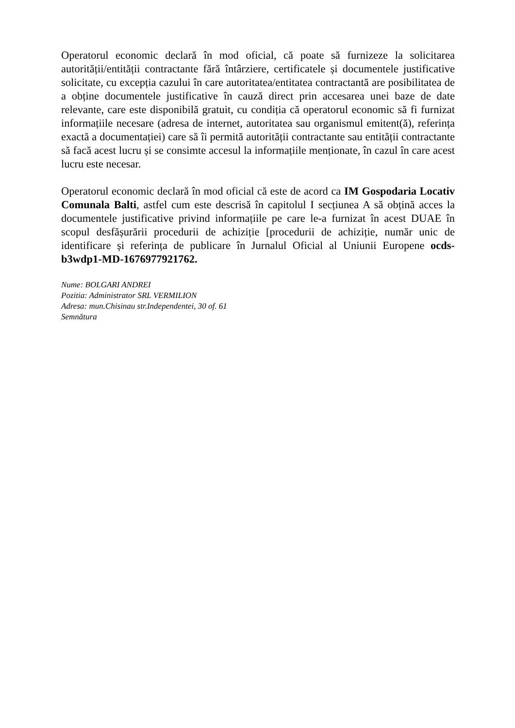Operatorul economic declară în mod oficial, că poate să furnizeze la solicitarea autorității/entității contractante fără întârziere, certificatele și documentele justificative solicitate, cu excepția cazului în care autoritatea/entitatea contractantă are posibilitatea de a obține documentele justificative în cauză direct prin accesarea unei baze de date relevante, care este disponibilă gratuit, cu condiția că operatorul economic să fi furnizat informațiile necesare (adresa de internet, autoritatea sau organismul emitent(ă), referința exactă a documentației) care să îi permită autorității contractante sau entității contractante să facă acest lucru și se consimte accesul la informațiile menționate, în cazul în care acest lucru este necesar.
Operatorul economic declară în mod oficial că este de acord ca IM Gospodaria Locativ Comunala Balti, astfel cum este descrisă în capitolul I secțiunea A să obțină acces la documentele justificative privind informațiile pe care le-a furnizat în acest DUAE în scopul desfășurării procedurii de achiziție [procedurii de achiziție, număr unic de identificare și referința de publicare în Jurnalul Oficial al Uniunii Europene ocds-b3wdp1-MD-1676977921762.
Nume: BOLGARI ANDREI
Pozitia: Administrator SRL VERMILION
Adresa: mun.Chisinau str.Independentei, 30 of. 61
Semnătura